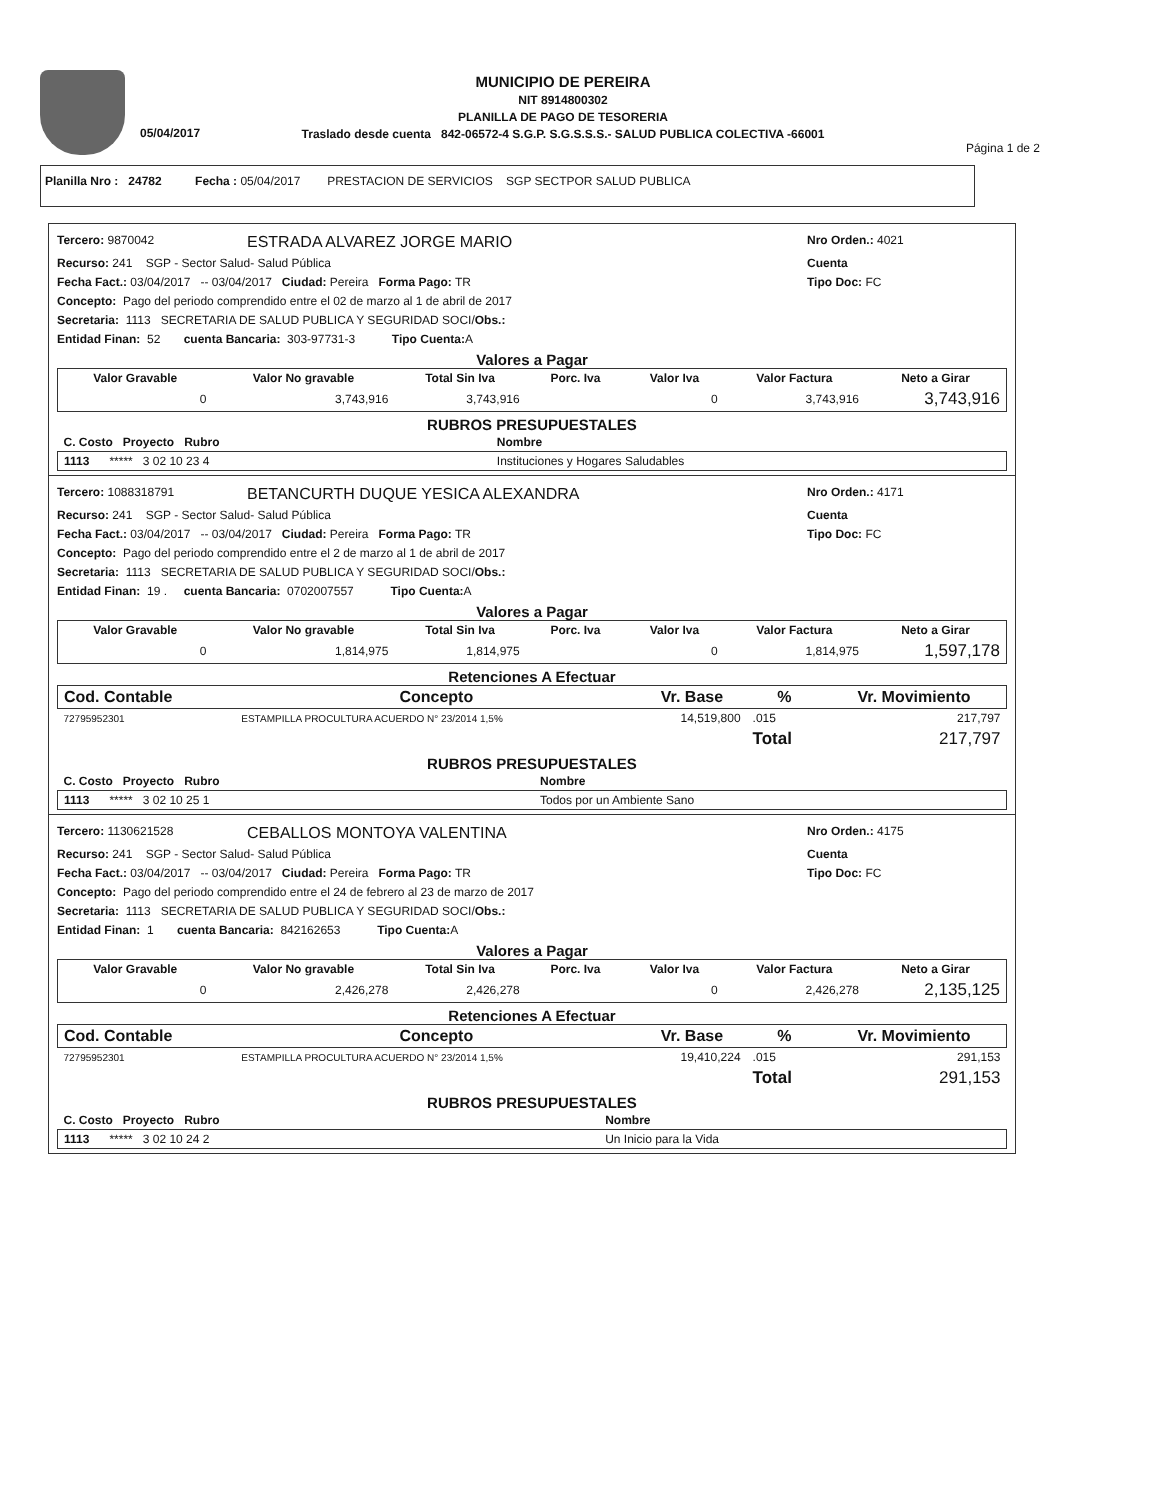05/04/2017
MUNICIPIO DE PEREIRA
NIT 8914800302
PLANILLA DE PAGO DE TESORERIA
Traslado desde cuenta 842-06572-4 S.G.P. S.G.S.S.S.- SALUD PUBLICA COLECTIVA -66001
Página 1 de 2
Planilla Nro : 24782 Fecha : 05/04/2017 PRESTACION DE SERVICIOS SGP SECTPOR SALUD PUBLICA
Tercero: 9870042 ESTRADA ALVAREZ JORGE MARIO Nro Orden.: 4021
Recurso: 241 SGP - Sector Salud- Salud Pública Cuenta
Fecha Fact.: 03/04/2017 -- 03/04/2017 Ciudad: Pereira Forma Pago: TR Tipo Doc: FC
Concepto: Pago del periodo comprendido entre el 02 de marzo al 1 de abril de 2017
Secretaria: 1113 SECRETARIA DE SALUD PUBLICA Y SEGURIDAD SOCI/ Obs.:
Entidad Finan: 52 cuenta Bancaria: 303-97731-3 Tipo Cuenta: A
Valores a Pagar
| Valor Gravable | Valor No gravable | Total Sin Iva | Porc. Iva | Valor Iva | Valor Factura | Neto a Girar |
| --- | --- | --- | --- | --- | --- | --- |
| 0 | 3,743,916 | 3,743,916 | | 0 | 3,743,916 | 3,743,916 |
RUBROS PRESUPUESTALES
| C. Costo Proyecto Rubro | Nombre |
| --- | --- |
| 1113 ***** 3 02 10 23 4 | Instituciones y Hogares Saludables |
Tercero: 1088318791 BETANCURTH DUQUE YESICA ALEXANDRA Nro Orden.: 4171
Recurso: 241 SGP - Sector Salud- Salud Pública Cuenta
Fecha Fact.: 03/04/2017 -- 03/04/2017 Ciudad: Pereira Forma Pago: TR Tipo Doc: FC
Concepto: Pago del periodo comprendido entre el 2 de marzo al 1 de abril de 2017
Secretaria: 1113 SECRETARIA DE SALUD PUBLICA Y SEGURIDAD SOCI/ Obs.:
Entidad Finan: 19 . cuenta Bancaria: 0702007557 Tipo Cuenta: A
Valores a Pagar
| Valor Gravable | Valor No gravable | Total Sin Iva | Porc. Iva | Valor Iva | Valor Factura | Neto a Girar |
| --- | --- | --- | --- | --- | --- | --- |
| 0 | 1,814,975 | 1,814,975 | | 0 | 1,814,975 | 1,597,178 |
Retenciones A Efectuar
| Cod. Contable | Concepto | Vr. Base | % | Vr. Movimiento |
| --- | --- | --- | --- | --- |
| 72795952301 | ESTAMPILLA PROCULTURA ACUERDO N° 23/2014 1,5% | 14,519,800 | .015 | 217,797 |
| | | | Total | 217,797 |
RUBROS PRESUPUESTALES
| C. Costo Proyecto Rubro | Nombre |
| --- | --- |
| 1113 ***** 3 02 10 25 1 | Todos por un Ambiente Sano |
Tercero: 1130621528 CEBALLOS MONTOYA VALENTINA Nro Orden.: 4175
Recurso: 241 SGP - Sector Salud- Salud Pública Cuenta
Fecha Fact.: 03/04/2017 -- 03/04/2017 Ciudad: Pereira Forma Pago: TR Tipo Doc: FC
Concepto: Pago del periodo comprendido entre el 24 de febrero al 23 de marzo de 2017
Secretaria: 1113 SECRETARIA DE SALUD PUBLICA Y SEGURIDAD SOCI/ Obs.:
Entidad Finan: 1 cuenta Bancaria: 842162653 Tipo Cuenta: A
Valores a Pagar
| Valor Gravable | Valor No gravable | Total Sin Iva | Porc. Iva | Valor Iva | Valor Factura | Neto a Girar |
| --- | --- | --- | --- | --- | --- | --- |
| 0 | 2,426,278 | 2,426,278 | | 0 | 2,426,278 | 2,135,125 |
Retenciones A Efectuar
| Cod. Contable | Concepto | Vr. Base | % | Vr. Movimiento |
| --- | --- | --- | --- | --- |
| 72795952301 | ESTAMPILLA PROCULTURA ACUERDO N° 23/2014 1,5% | 19,410,224 | .015 | 291,153 |
| | | | Total | 291,153 |
RUBROS PRESUPUESTALES
| C. Costo Proyecto Rubro | Nombre |
| --- | --- |
| 1113 ***** 3 02 10 24 2 | Un Inicio para la Vida |